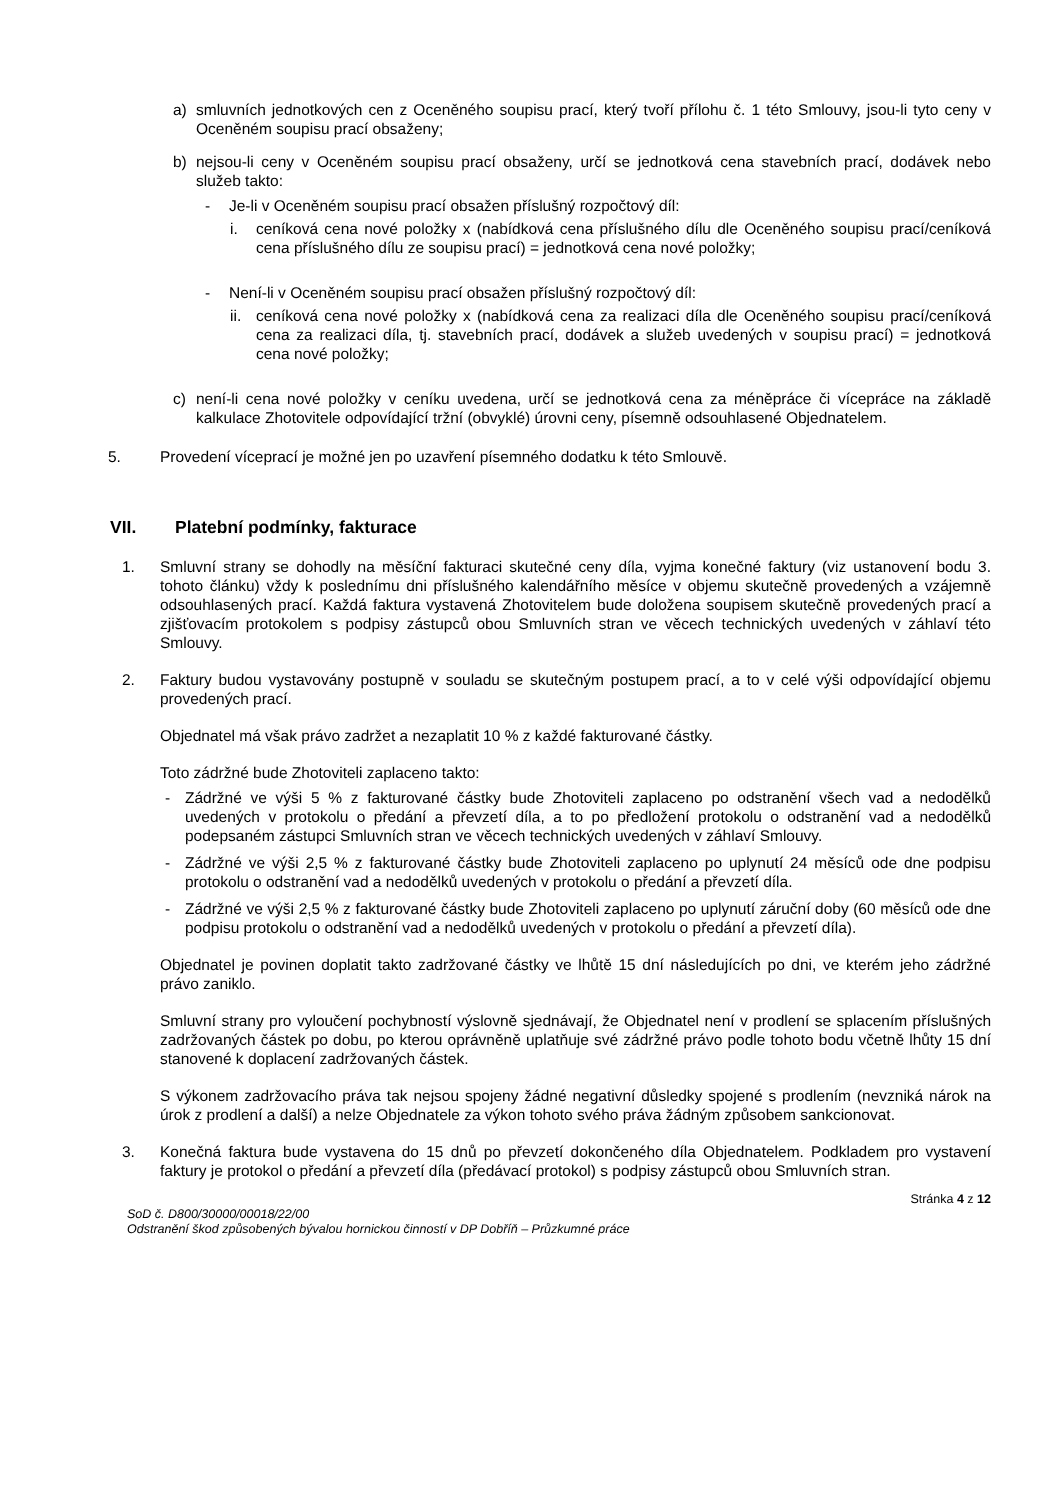a) smluvních jednotkových cen z Oceněného soupisu prací, který tvoří přílohu č. 1 této Smlouvy, jsou-li tyto ceny v Oceněném soupisu prací obsaženy;
b) nejsou-li ceny v Oceněném soupisu prací obsaženy, určí se jednotková cena stavebních prací, dodávek nebo služeb takto:
- Je-li v Oceněném soupisu prací obsažen příslušný rozpočtový díl:
i. ceníková cena nové položky x (nabídková cena příslušného dílu dle Oceněného soupisu prací/ceníková cena příslušného dílu ze soupisu prací) = jednotková cena nové položky;
- Není-li v Oceněném soupisu prací obsažen příslušný rozpočtový díl:
ii. ceníková cena nové položky x (nabídková cena za realizaci díla dle Oceněného soupisu prací/ceníková cena za realizaci díla, tj. stavebních prací, dodávek a služeb uvedených v soupisu prací) = jednotková cena nové položky;
c) není-li cena nové položky v ceníku uvedena, určí se jednotková cena za méněpráce či vícepráce na základě kalkulace Zhotovitele odpovídající tržní (obvyklé) úrovni ceny, písemně odsouhlasené Objednatelem.
5. Provedení víceprací je možné jen po uzavření písemného dodatku k této Smlouvě.
VII. Platební podmínky, fakturace
1. Smluvní strany se dohodly na měsíční fakturaci skutečné ceny díla, vyjma konečné faktury (viz ustanovení bodu 3. tohoto článku) vždy k poslednímu dni příslušného kalendářního měsíce v objemu skutečně provedených a vzájemně odsouhlasených prací. Každá faktura vystavená Zhotovitelem bude doložena soupisem skutečně provedených prací a zjišťovacím protokolem s podpisy zástupců obou Smluvních stran ve věcech technických uvedených v záhlaví této Smlouvy.
2. Faktury budou vystavovány postupně v souladu se skutečným postupem prací, a to v celé výši odpovídající objemu provedených prací.
Objednatel má však právo zadržet a nezaplatit 10 % z každé fakturované částky.
Toto zádržné bude Zhotoviteli zaplaceno takto:
- Zádržné ve výši 5 % z fakturované částky bude Zhotoviteli zaplaceno po odstranění všech vad a nedodělků uvedených v protokolu o předání a převzetí díla, a to po předložení protokolu o odstranění vad a nedodělků podepsaném zástupci Smluvních stran ve věcech technických uvedených v záhlaví Smlouvy.
- Zádržné ve výši 2,5 % z fakturované částky bude Zhotoviteli zaplaceno po uplynutí 24 měsíců ode dne podpisu protokolu o odstranění vad a nedodělků uvedených v protokolu o předání a převzetí díla.
- Zádržné ve výši 2,5 % z fakturované částky bude Zhotoviteli zaplaceno po uplynutí záruční doby (60 měsíců ode dne podpisu protokolu o odstranění vad a nedodělků uvedených v protokolu o předání a převzetí díla).
Objednatel je povinen doplatit takto zadržované částky ve lhůtě 15 dní následujících po dni, ve kterém jeho zádržné právo zaniklo.
Smluvní strany pro vyloučení pochybností výslovně sjednávají, že Objednatel není v prodlení se splacením příslušných zadržovaných částek po dobu, po kterou oprávněně uplatňuje své zádržné právo podle tohoto bodu včetně lhůty 15 dní stanovené k doplacení zadržovaných částek.
S výkonem zadržovacího práva tak nejsou spojeny žádné negativní důsledky spojené s prodlením (nevzniká nárok na úrok z prodlení a další) a nelze Objednatele za výkon tohoto svého práva žádným způsobem sankcionovat.
3. Konečná faktura bude vystavena do 15 dnů po převzetí dokončeného díla Objednatelem. Podkladem pro vystavení faktury je protokol o předání a převzetí díla (předávací protokol) s podpisy zástupců obou Smluvních stran.
Stránka 4 z 12
SoD č. D800/30000/00018/22/00
Odstranění škod způsobených bývalou hornickou činností v DP Dobříň – Průzkumné práce